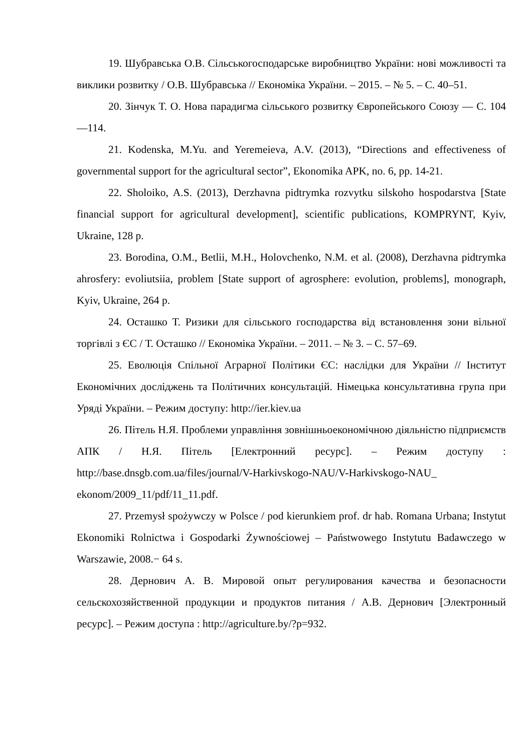19. Шубравська О.В. Сільськогосподарське виробництво України: нові можливості та виклики розвитку / О.В. Шубравська // Економіка України. – 2015. – № 5. – С. 40–51.
20. Зінчук Т. О. Нова парадигма сільського розвитку Європейського Союзу — С. 104—114.
21. Kodenska, M.Yu. and Yeremeieva, A.V. (2013), “Directions and effectiveness of governmental support for the agricultural sector”, Ekonomika APK, no. 6, pp. 14-21.
22. Sholoiko, A.S. (2013), Derzhavna pidtrymka rozvytku silskoho hospodarstva [State financial support for agricultural development], scientific publications, KOMPRYNT, Kyiv, Ukraine, 128 p.
23. Borodina, O.M., Betlii, M.H., Holovchenko, N.M. et al. (2008), Derzhavna pidtrymka ahrosfery: evoliutsiia, problem [State support of agrosphere: evolution, problems], monograph, Kyiv, Ukraine, 264 p.
24. Осташко Т. Ризики для сільського господарства від встановлення зони вільної торгівлі з ЄС / Т. Осташко // Економіка України. – 2011. – № 3. – С. 57–69.
25. Еволюція Спільної Аграрної Політики ЄС: наслідки для України // Інститут Економічних досліджень та Політичних консультацій. Німецька консультативна група при Уряді України. – Режим доступу: http://ier.kiev.ua
26. Пітель Н.Я. Проблеми управління зовнішньоекономічною діяльністю підприємств АПК / Н.Я. Пітель [Електронний ресурс]. – Режим доступу : http://base.dnsgb.com.ua/files/journal/V-Harkivskogo-NAU/V-Harkivskogo-NAU_ ekonom/2009_11/pdf/11_11.pdf.
27. Przemysł spożywczy w Polsce / pod kierunkiem prof. dr hab. Romana Urbana; Instytut Ekonomiki Rolnictwa i Gospodarki Żywnościowej – Państwowego Instytutu Badawczego w Warszawie, 2008.− 64 s.
28. Дернович А. В. Мировой опыт регулирования качества и безопасности сельскохозяйственной продукции и продуктов питания / А.В. Дернович [Электронный ресурс]. – Режим доступа : http://agriculture.by/?p=932.